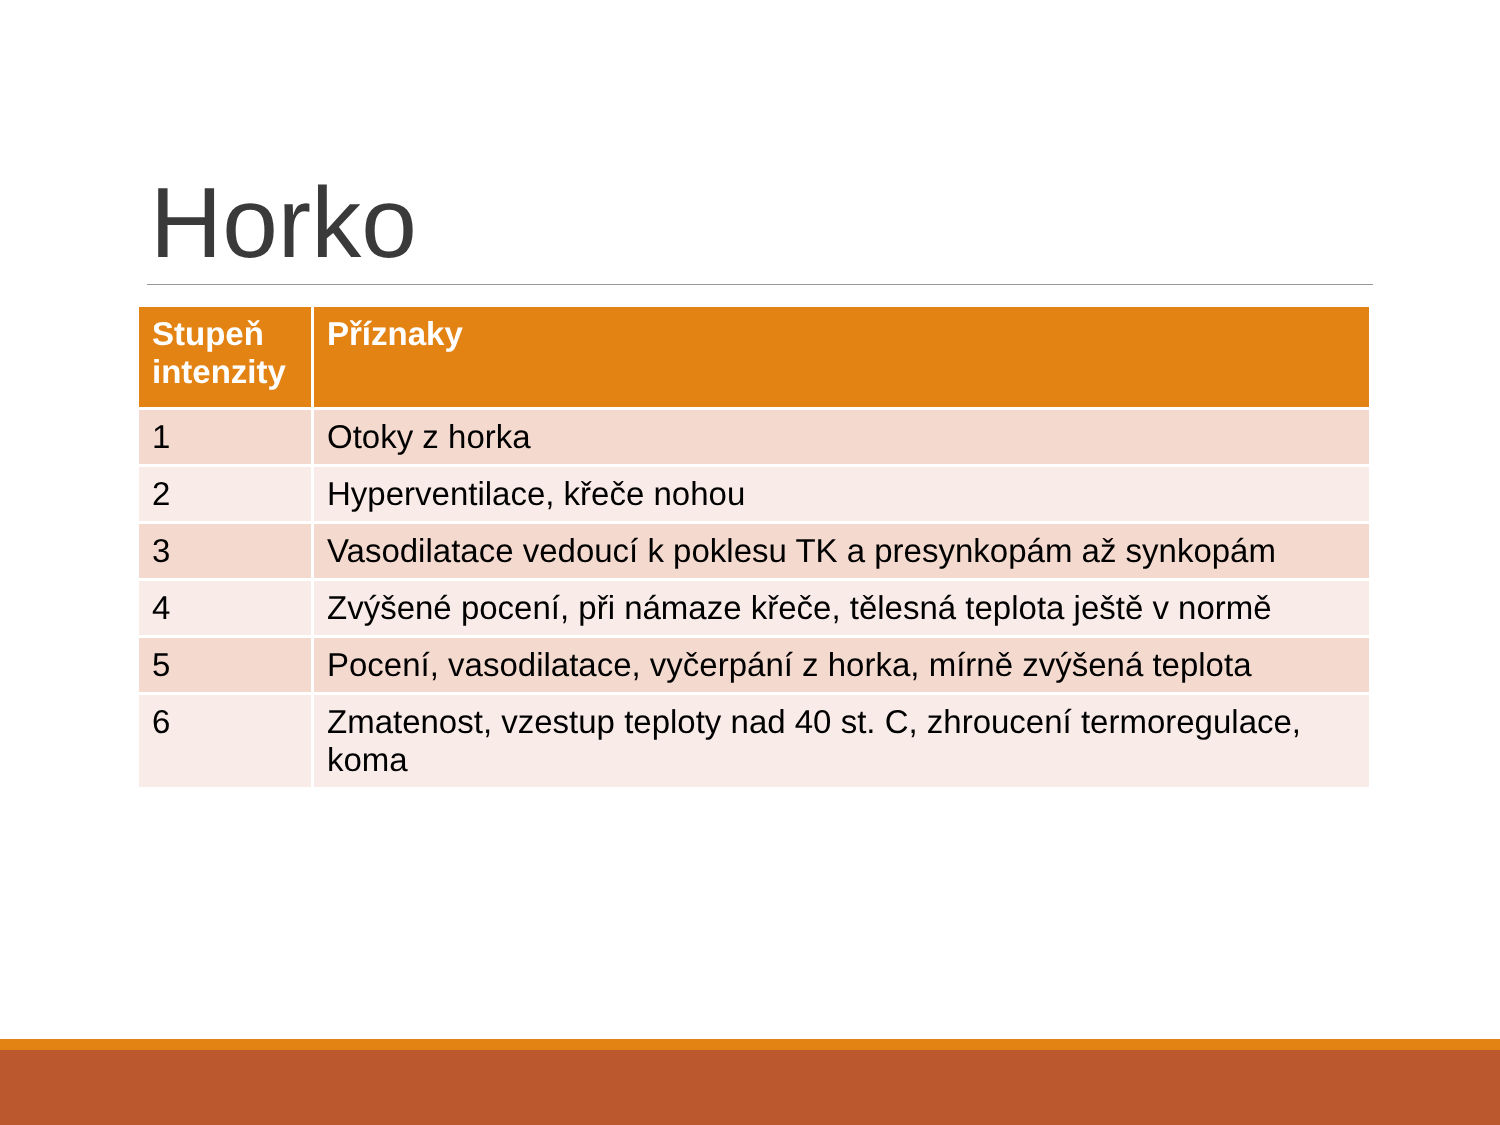Horko
| Stupeň intenzity | Příznaky |
| --- | --- |
| 1 | Otoky z horka |
| 2 | Hyperventilace, křeče nohou |
| 3 | Vasodilatace vedoucí k poklesu TK a presynkopám až synkopám |
| 4 | Zvýšené pocení, při námaze křeče, tělesná teplota ještě v normě |
| 5 | Pocení, vasodilatace, vyčerpání z horka, mírně zvýšená teplota |
| 6 | Zmatenost, vzestup teploty nad 40 st. C, zhroucení termoregulace, koma |